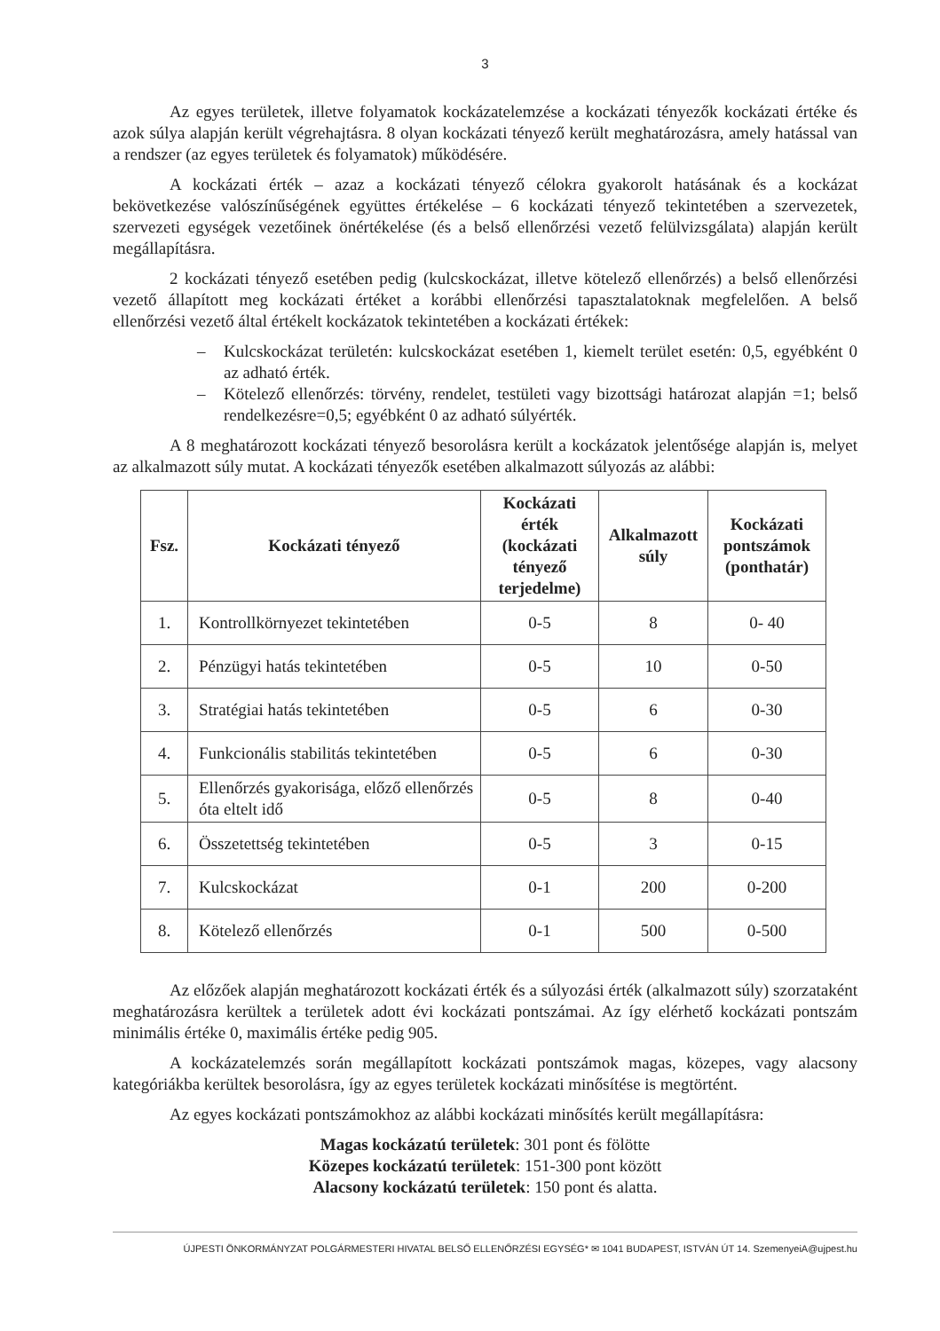3
Az egyes területek, illetve folyamatok kockázatelemzése a kockázati tényezők kockázati értéke és azok súlya alapján került végrehajtásra. 8 olyan kockázati tényező került meghatározásra, amely hatással van a rendszer (az egyes területek és folyamatok) működésére.
A kockázati érték – azaz a kockázati tényező célokra gyakorolt hatásának és a kockázat bekövetkezése valószínűségének együttes értékelése – 6 kockázati tényező tekintetében a szervezetek, szervezeti egységek vezetőinek önértékelése (és a belső ellenőrzési vezető felülvizsgálata) alapján került megállapításra.
2 kockázati tényező esetében pedig (kulcskockázat, illetve kötelező ellenőrzés) a belső ellenőrzési vezető állapított meg kockázati értéket a korábbi ellenőrzési tapasztalatoknak megfelelően. A belső ellenőrzési vezető által értékelt kockázatok tekintetében a kockázati értékek:
– Kulcskockázat területén: kulcskockázat esetében 1, kiemelt terület esetén: 0,5, egyébként 0 az adható érték.
– Kötelező ellenőrzés: törvény, rendelet, testületi vagy bizottsági határozat alapján =1; belső rendelkezésre=0,5; egyébként 0 az adható súlyérték.
A 8 meghatározott kockázati tényező besorolásra került a kockázatok jelentősége alapján is, melyet az alkalmazott súly mutat. A kockázati tényezők esetében alkalmazott súlyozás az alábbi:
| Fsz. | Kockázati tényező | Kockázati érték (kockázati tényező terjedelme) | Alkalmazott súly | Kockázati pontszámok (ponthatár) |
| --- | --- | --- | --- | --- |
| 1. | Kontrollkörnyezet tekintetében | 0-5 | 8 | 0- 40 |
| 2. | Pénzügyi hatás tekintetében | 0-5 | 10 | 0-50 |
| 3. | Stratégiai hatás tekintetében | 0-5 | 6 | 0-30 |
| 4. | Funkcionális stabilitás tekintetében | 0-5 | 6 | 0-30 |
| 5. | Ellenőrzés gyakorisága, előző ellenőrzés óta eltelt idő | 0-5 | 8 | 0-40 |
| 6. | Összetettség tekintetében | 0-5 | 3 | 0-15 |
| 7. | Kulcskockázat | 0-1 | 200 | 0-200 |
| 8. | Kötelező ellenőrzés | 0-1 | 500 | 0-500 |
Az előzőek alapján meghatározott kockázati érték és a súlyozási érték (alkalmazott súly) szorzataként meghatározásra kerültek a területek adott évi kockázati pontszámai. Az így elérhető kockázati pontszám minimális értéke 0, maximális értéke pedig 905.
A kockázatelemzés során megállapított kockázati pontszámok magas, közepes, vagy alacsony kategóriákba kerültek besorolásra, így az egyes területek kockázati minősítése is megtörtént.
Az egyes kockázati pontszámokhoz az alábbi kockázati minősítés került megállapításra:
Magas kockázatú területek: 301 pont és fölötte
Közepes kockázatú területek: 151-300 pont között
Alacsony kockázatú területek: 150 pont és alatta.
ÚJPESTI ÖNKORMÁNYZAT POLGÁRMESTERI HIVATAL BELSŐ ELLENŐRZÉSI EGYSÉG* ✉ 1041 BUDAPEST, ISTVÁN ÚT 14. SzemenyeiA@ujpest.hu